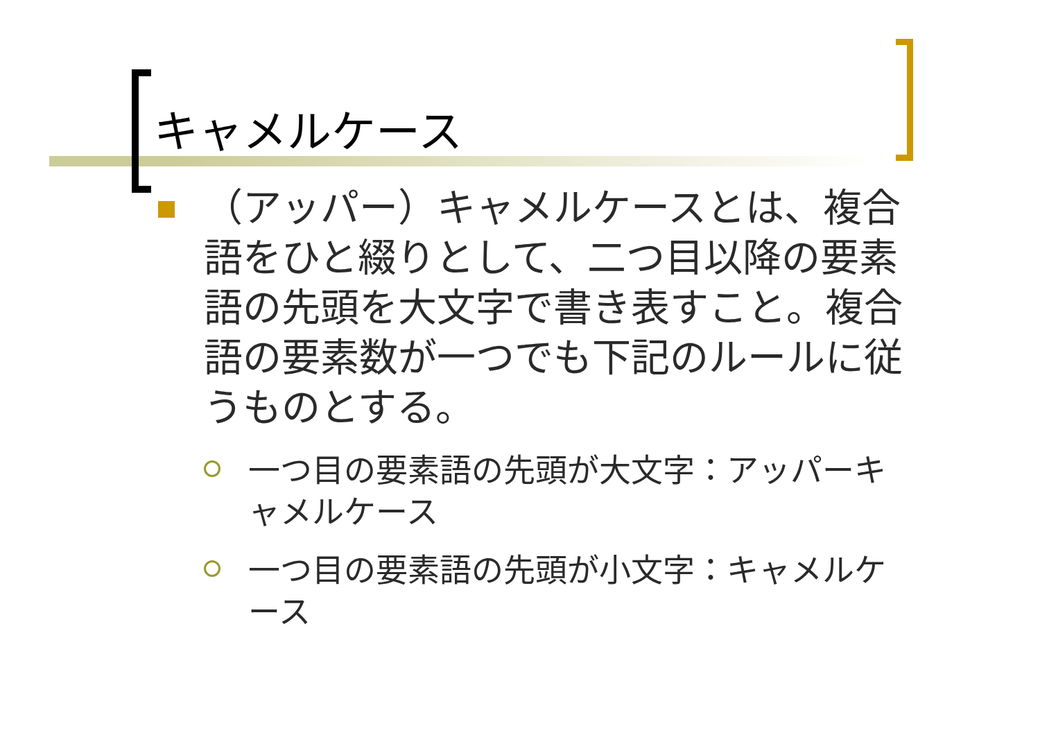キャメルケース
（アッパー）キャメルケースとは、複合語をひと綴りとして、二つ目以降の要素語の先頭を大文字で書き表すこと。複合語の要素数が一つでも下記のルールに従うものとする。
一つ目の要素語の先頭が大文字：アッパーキャメルケース
一つ目の要素語の先頭が小文字：キャメルケース